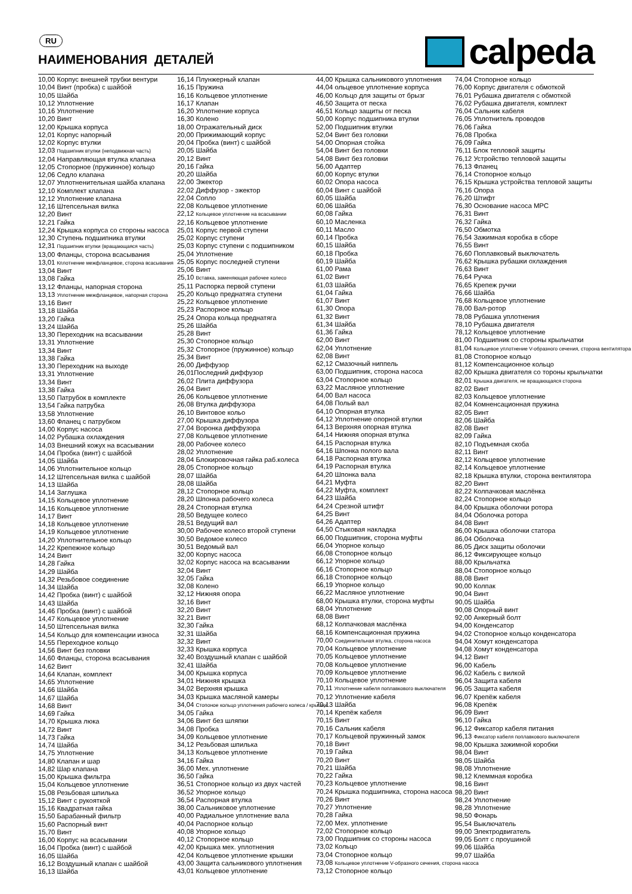RU
НАИМЕНОВАНИЯ ДЕТАЛЕЙ
calpeda
10,00 Корпус внешней трубки вентури
10,04 Винт (пробка) с шайбой
10,05 Шайба
10,12 Уплотнение
10,16 Уплотнение
10,20 Винт
12,00 Крышка корпуса
12,01 Корпус напорный
12,02 Корпус втулки
12,03 Подшипник втулки (неподвижная часть)
12,04 Направляющая втулка клапана
12,05 Стопорное (пружинное) кольцо
12,06 Седло клапана
12,07 Уплотненительная шайба клапана
12,10 Комплект клапана
12,12 Уплотнение клапана
12,16 Штепсельная вилка
12,20 Винт
12,21 Гайка
12,24 Крышка корпуса со стороны насоса
12,30 Ступень подшипника втулки
12,31 Подшипник втулки (вращающаяся часть)
13,00 Фланцы, сторона всасывания
13,01 Кплотнение межфланцевое, сторона всасывания
13,04 Винт
13,08 Гайка
13,12 Фланцы, напорная сторона
13,13 Уплотнение межфланцевое, напорная сторона
13,16 Винт
13,18 Шайба
13,20 Гайка
13,24 Шайба
13,30 Переходник на всасывании
13,31 Уплотнение
13,34 Винт
13,38 Гайка
13,30 Переходник на выходе
13,31 Уплотнение
13,34 Винт
13,38 Гайка
13,50 Патрубок в комплекте
13,54 Гайка патрубка
13,58 Уплотнение
13,60 Фланец с патрубком
14,00 Корпус насоса
14,02 Рубашка охлаждения
14,03 Внешний кожух на всасывании
14,04 Пробка (винт) с шайбой
14,05 Шайба
14,06 Уплотнительное кольцо
14,12 Штепсельная вилка с шайбой
14,13 Шайба
14,14 Заглушка
14,15 Кольцевое уплотнение
14,16 Кольцевое уплотнение
14,17 Винт
14,18 Кольцевое уплотнение
14,19 Кольцевое уплотнение
14,20 Уплотнительное кольцо
14,22 Крепежное кольцо
14,24 Винт
14,28 Гайка
14,29 Шайба
14,32 Резьбовое соединение
14,34 Шайба
14,42 Пробка (винт) с шайбой
14,43 Шайба
14,46 Пробка (винт) с шайбой
14,47 Кольцевое уплотнение
14,50 Штепсельная вилка
14,54 Кольцо для компенсации износа
14,55 Переходное кольцо
14,56 Винт без головки
14,60 Фланцы, сторона всасывания
14,62 Винт
14,64 Клапан, комплект
14,65 Уплотнение
14,66 Шайба
14,67 Шайба
14,68 Винт
14,69 Гайка
14,70 Крышка люка
14,72 Винт
14,73 Гайка
14,74 Шайба
14,75 Уплотнение
14,80 Клапан и шар
14,82 Шар клапана
15,00 Крышка фильтра
15,04 Кольцевое уплотнение
15,08 Резьбовая шпилька
15,12 Винт с рукояткой
15,16 Квадратная гайка
15,50 Барабанный фильтр
15,60 Распорный винт
15,70 Винт
16,00 Корпус на всасывании
16,04 Пробка (винт) с шайбой
16,05 Шайба
16,12 Воздушный клапан с шайбой
16,13 Шайба
16,14 Плунжерный клапан
16,15 Пружина
16,16 Кольцевое уплотнение
16,17 Клапан
16,20 Уплотнение корпуса
16,30 Колено
18,00 Отражательный диск
20,00 Прижимающий корпус
20,04 Пробка (винт) с шайбой
20,05 Шайба
20,12 Винт
20,16 Гайка
20,20 Шайба
22,00 Эжектор
22,02 Диффузор - эжектор
22,04 Сопло
22,08 Кольцевое уплотнение
22,12 Кольцевое уплотнение на всасывании
22,16 Кольцевое уплотнение
25,01 Корпус первой ступени
25,02 Корпус ступени
25,03 Корпус ступени с подшипником
25,04 Уплотнение
25,05 Корпус последней ступени
25,06 Винт
25,10 Вставка, заменяющая рабочее колесо
25,11 Распорка первой ступени
25,20 Кольцо преднатяга ступени
25,22 Кольцевое уплотнение
25,23 Распорное кольцо
25,24 Опора кольца преднатяга
25,26 Шайба
25,28 Винт
25,30 Стопорное кольцо
25,32 Стопорное (пружинное) кольцо
25,34 Винт
26,00 Диффузор
26,01Последний диффузор
26,02 Плита диффузора
26,04 Винт
26,06 Кольцевое уплотнение
26,08 Втулка диффузора
26,10 Винтовое кольо
27,00 Крышка диффузора
27,04 Воронка диффузора
27,08 Кольцевое уплотнение
28,00 Рабочее колесо
28,02 Уплотнение
28,04 Блокировочная гайка раб.колеса
28,05 Стопорное кольцо
28,07 Шайба
28,08 Шайба
28,12 Стопорное кольцо
28,20 Шпонка рабочего колеса
28,24 Стопорная втулка
28,50 Ведущее колесо
28,51 Ведущий вал
30,00 Рабочее колесо второй ступени
30,50 Ведомое колесо
30,51 Ведомый вал
32,00 Корпус насоса
32,02 Корпус насоса на всасывании
32,04 Винт
32,05 Гайка
32,08 Колено
32,12 Нижняя опора
32,16 Винт
32,20 Винт
32,21 Винт
32,30 Гайка
32,31 Шайба
32,32 Винт
32,33 Крышка корпуса
32,40 Воздушный клапан с шайбой
32,41 Шайба
34,00 Крышка корпуса
34,01 Нижняя крышка
34,02 Верхняя крышка
34,03 Крышка масляной камеры
34,04 Стопоное кольцо уплотнения рабочего колеса / крышки
34,05 Гайка
34,06 Винт без шляпки
34,08 Пробка
34,09 Кольцевое уплотнение
34,12 Резьбовая шпилька
34,13 Кольцевое уплотнение
34,16 Гайка
36,00 Мех. уплотнение
36,50 Гайка
36,51 Стопорное кольцо из двух частей
36,52 Упорное кольцо
36,54 Распорная втулка
38,00 Сальниковое уплотнение
40,00 Радиальное уплотнение вала
40,04 Распорное кольцо
40,08 Упорное кольцо
40,12 Стопорное кольцо
42,00 Крышка мех. уплотнения
42,04 Кольцевое уплотнение крышки
43,00 Защита сальникового уплотнения
43,01 Кольцевое уплотнение
44,00 Крышка сальникового уплотнения
44,04 ольцевое уплотнение корпуса
46,00 Кольцо для защиты от брызг
46,50 Защита от песка
46,51 Кольцо защиты от песка
50,00 Корпус подшипника втулки
52,00 Подшипник втулки
52,04 Винт без головки
54,00 Опорная стойка
54,04 Винт без головки
54,08 Винт без головки
56,00 Адаптер
60,00 Корпус втулки
60,02 Опора насоса
60,04 Винт с шайбой
60,05 Шайба
60,06 Шайба
60,08 Гайка
60,10 Масленка
60,11 Масло
60,14 Пробка
60,15 Шайба
60,18 Пробка
60,19 Шайба
61,00 Рама
61,02 Винт
61,03 Шайба
61,04 Гайка
61,07 Винт
61,30 Опора
61,32 Винт
61,34 Шайба
61,36 Гайка
62,00 Винт
62,04 Уплотнение
62,08 Винт
62,12 Смазочный ниппель
63,00 Подшипник, сторона насоса
63,04 Стопорное кольцо
63,22 Масляное уплотнение
64,00 Вал насоса
64,08 Полый вал
64,10 Опорная втулка
64,12 Уплотнение опорной втулки
64,13 Верхняя опорная втулка
64,14 Нижняя опорная втулка
64,15 Распорная втулка
64,16 Шпонка полого вала
64,18 Распорная втулка
64,19 Распорная втулка
64,20 Шпонка вала
64,21 Муфта
64,22 Муфта, комплект
64,23 Шайба
64,24 Срезной штифт
64,25 Винт
64,26 Адаптер
64,50 Стыковая накладка
66,00 Подшипник, сторона муфты
66,04 Упорное кольцо
66,08 Стопорное кольцо
66,12 Упорное кольцо
66,16 Стопорное кольцо
66,18 Стопорное кольцо
66,19 Упорное кольцо
66,22 Масляное уплотнение
68,00 Крышка втулки, сторона муфты
68,04 Уплотнение
68,08 Винт
68,12 Колпачковая маслёнка
68,16 Компенсационная пружина
70,00 Соединительная втулка, сторона насоса
70,04 Кольцевое уплотнение
70,05 Кольцевое уплотнение
70,08 Кольцевое уплотнение
70,09 Кольцевое уплотнение
70,10 Кольцевое уплотнение
70,11 Уплотнение кабеля поплавкового выключателя
70,12 Уплотнение кабеля
70,13 Шайба
70,14 Крепёж кабеля
70,15 Винт
70,16 Сальник кабеля
70,17 Кольцевой пружинный замок
70,18 Винт
70,19 Гайка
70,20 Винт
70,21 Шайба
70,22 Гайка
70,23 Кольцевое уплотнение
70,24 Крышка подшипника, сторона насоса
70,26 Винт
70,27 Уплотнение
70,28 Гайка
72,00 Мех. уплотнение
72,02 Стопорное кольцо
73,00 Подшипник со стороны насоса
73,02 Кольцо
73,04 Стопорное кольцо
73,08 Кольцевое уплотнение V-образного сечения, сторона насоса
73,12 Стопорное кольцо
74,04 Стопорное кольцо
76,00 Корпус двигателя с обмоткой
76,01 Рубашка двигателя с обмоткой
76,02 Рубашка двигателя, комплект
76,04 Сальник кабеля
76,05 Уплотнитель проводов
76,06 Гайка
76,08 Пробка
76,09 Гайка
76,11 Блок тепловой защиты
76,12 Устройство тепловой защиты
76,13 Фланец
76,14 Стопорное кольцо
76,15 Крышка устройства тепловой защиты
76,16 Опора
76,20 Штифт
76,30 Основание насоса MPC
76,31 Винт
76,32 Гайка
76,50 Обмотка
76,54 Зажимная коробка в сборе
76,55 Винт
76,60 Поплавковый выключатель
76,62 Крышка рубашки охлаждения
76,63 Винт
76,64 Ручка
76,65 Крепеж ручки
76,66 Шайба
76,68 Кольцевое уплотнение
78,00 Вал-ротор
78,08 Рубашка уплотнения
78,10 Рубашка двигателя
78,12 Кольцевое уплотнение
81,00 Подшипник со стороны крыльчатки
81,04 Кольцевое уплотнение V-образного сечения, сторона вентилятора
81,08 Стопорное кольцо
81,12 Компенсационное кольцо
82,00 Крышка двигателя со тороны крыльчатки
82,01 Крышка двигателя, не вращающаяся сторона
82,02 Винт
82,03 Кольцевое уплотнение
82,04 Комненсационная пружина
82,05 Винт
82,06 Шайба
82,08 Винт
82,09 Гайка
82,10 Подъемная скоба
82,11 Винт
82,12 Кольцевое уплотнение
82,14 Кольцевое уплотнение
82,18 Крышка втулки, сторона вентилятора
82,20 Винт
82,22 Колпачковая маслёнка
82,24 Стопорное кольцо
84,00 Крышка оболочки ротора
84,04 Оболочка ротора
84,08 Винт
86,00 Крышка оболочки статора
86,04 Оболочка
86,05 Диск защиты оболочки
86,12 Фиксирующее кольцо
88,00 Крыльчатка
88,04 Стопорное кольцо
88,08 Винт
90,00 Колпак
90,04 Винт
90,05 Шайба
90,08 Опорный винт
92,00 Анкерный болт
94,00 Конденсатор
94,02 Стопорное кольцо конденсатора
94,04 Хомут конденсатора
94,08 Хомут конденсатора
94,12 Винт
96,00 Кабель
96,02 Кабель с вилкой
96,04 Защита кабеля
96,05 Защита кабеля
96,07 Крепёж кабеля
96,08 Крепёж
96,09 Винт
96,10 Гайка
96,12 Фиксатор кабеля питания
96,13 Фиксатор кабеля поплавкового выключателя
98,00 Крышка зажимной коробки
98,04 Винт
98,05 Шайба
98,08 Уплотнение
98,12 Клеммная коробка
98,16 Винт
98,20 Винт
98,24 Уплотнение
98,28 Уплотнение
98,50 Фонарь
95,54 Выключатель
99,00 Электродвигатель
99,05 Болт с проушиной
99,06 Шайба
99,07 Шайба